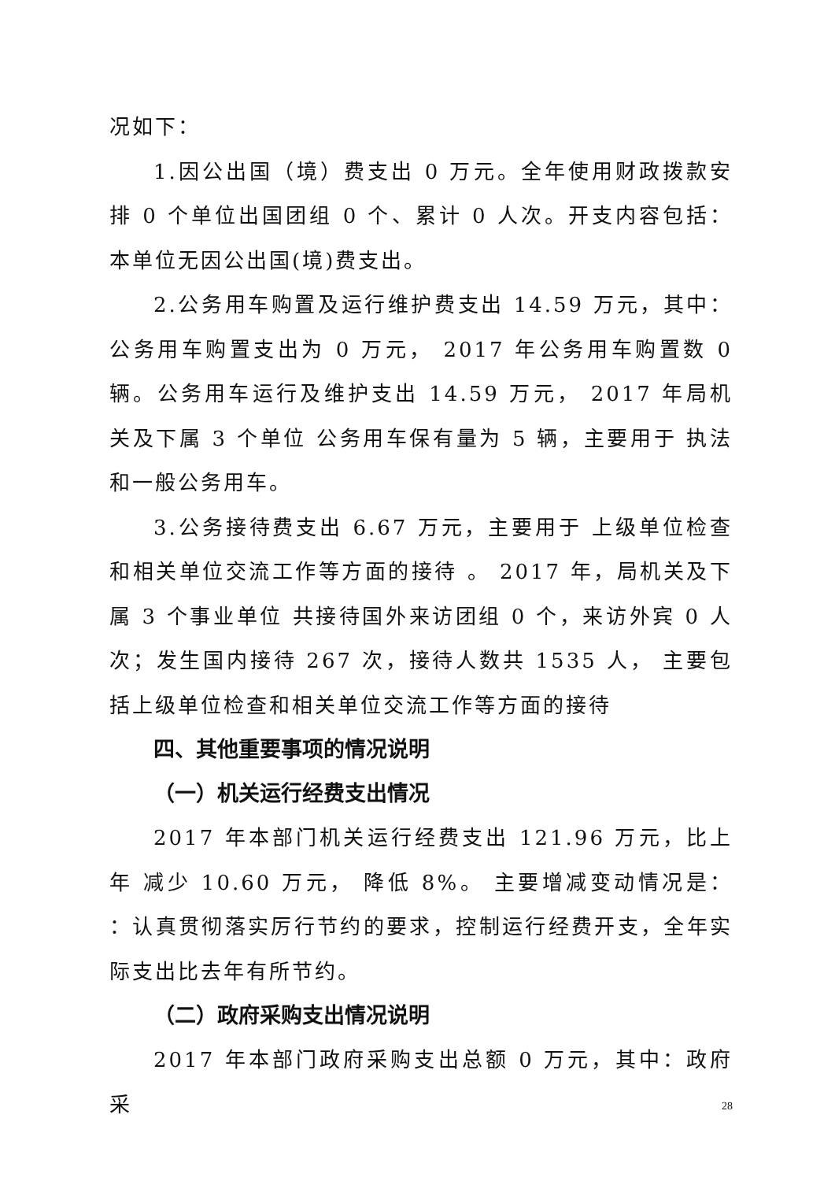况如下：
1.因公出国（境）费支出 0 万元。全年使用财政拨款安排 0 个单位出国团组 0 个、累计 0 人次。开支内容包括： 本单位无因公出国(境)费支出。
2.公务用车购置及运行维护费支出 14.59 万元，其中：公务用车购置支出为 0 万元， 2017 年公务用车购置数 0 辆。公务用车运行及维护支出 14.59 万元， 2017 年局机关及下属 3 个单位 公务用车保有量为 5 辆，主要用于 执法和一般公务用车。
3.公务接待费支出 6.67 万元，主要用于 上级单位检查和相关单位交流工作等方面的接待 。 2017 年，局机关及下属 3 个事业单位 共接待国外来访团组 0 个，来访外宾 0 人次；发生国内接待 267 次，接待人数共 1535 人， 主要包括上级单位检查和相关单位交流工作等方面的接待
四、其他重要事项的情况说明
（一）机关运行经费支出情况
2017 年本部门机关运行经费支出 121.96 万元，比上年 减少 10.60 万元， 降低 8%。 主要增减变动情况是： ：认真贯彻落实厉行节约的要求，控制运行经费开支，全年实际支出比去年有所节约。
（二）政府采购支出情况说明
2017 年本部门政府采购支出总额 0 万元，其中：政府采
28